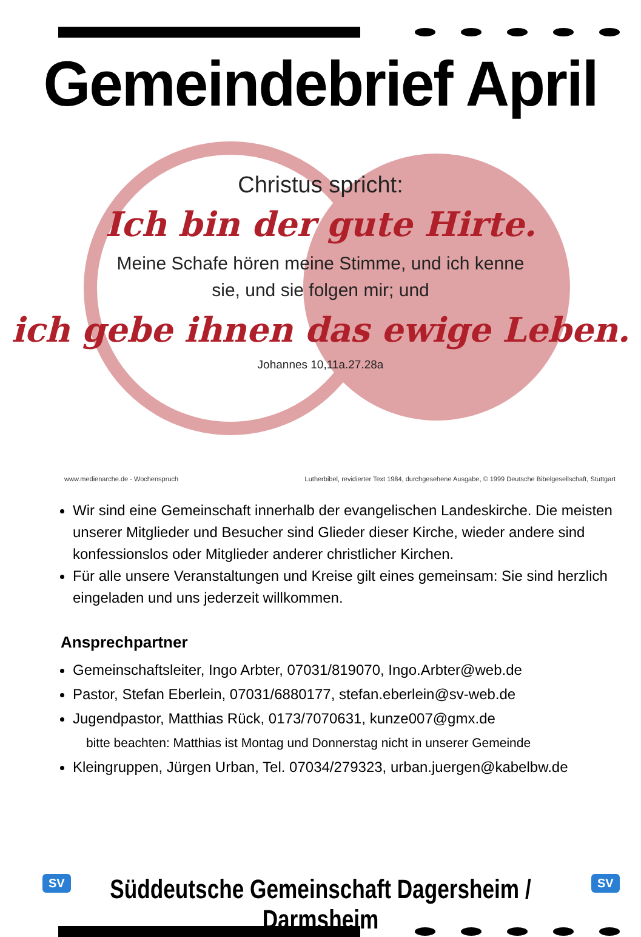Gemeindebrief April
Christus spricht:
Ich bin der gute Hirte.
Meine Schafe hören meine Stimme, und ich kenne
sie, und sie folgen mir; und
ich gebe ihnen das ewige Leben.
Johannes 10,11a.27.28a
www.medienarche.de - Wochenspruch Lutherbibel, revidierter Text 1984, durchgesehene Ausgabe, © 1999 Deutsche Bibelgesellschaft, Stuttgart
Wir sind eine Gemeinschaft innerhalb der evangelischen Landeskirche. Die meisten unserer Mitglieder und Besucher sind Glieder dieser Kirche, wieder andere sind konfessionslos oder Mitglieder anderer christlicher Kirchen.
Für alle unsere Veranstaltungen und Kreise gilt eines gemeinsam: Sie sind herzlich eingeladen und uns jederzeit willkommen.
Ansprechpartner
Gemeinschaftsleiter, Ingo Arbter, 07031/819070, Ingo.Arbter@web.de
Pastor, Stefan Eberlein, 07031/6880177, stefan.eberlein@sv-web.de
Jugendpastor, Matthias Rück, 0173/7070631, kunze007@gmx.de
bitte beachten: Matthias ist Montag und Donnerstag nicht in unserer Gemeinde
Kleingruppen, Jürgen Urban, Tel. 07034/279323, urban.juergen@kabelbw.de
SV
Süddeutsche Gemeinschaft Dagersheim / Darmsheim
SV